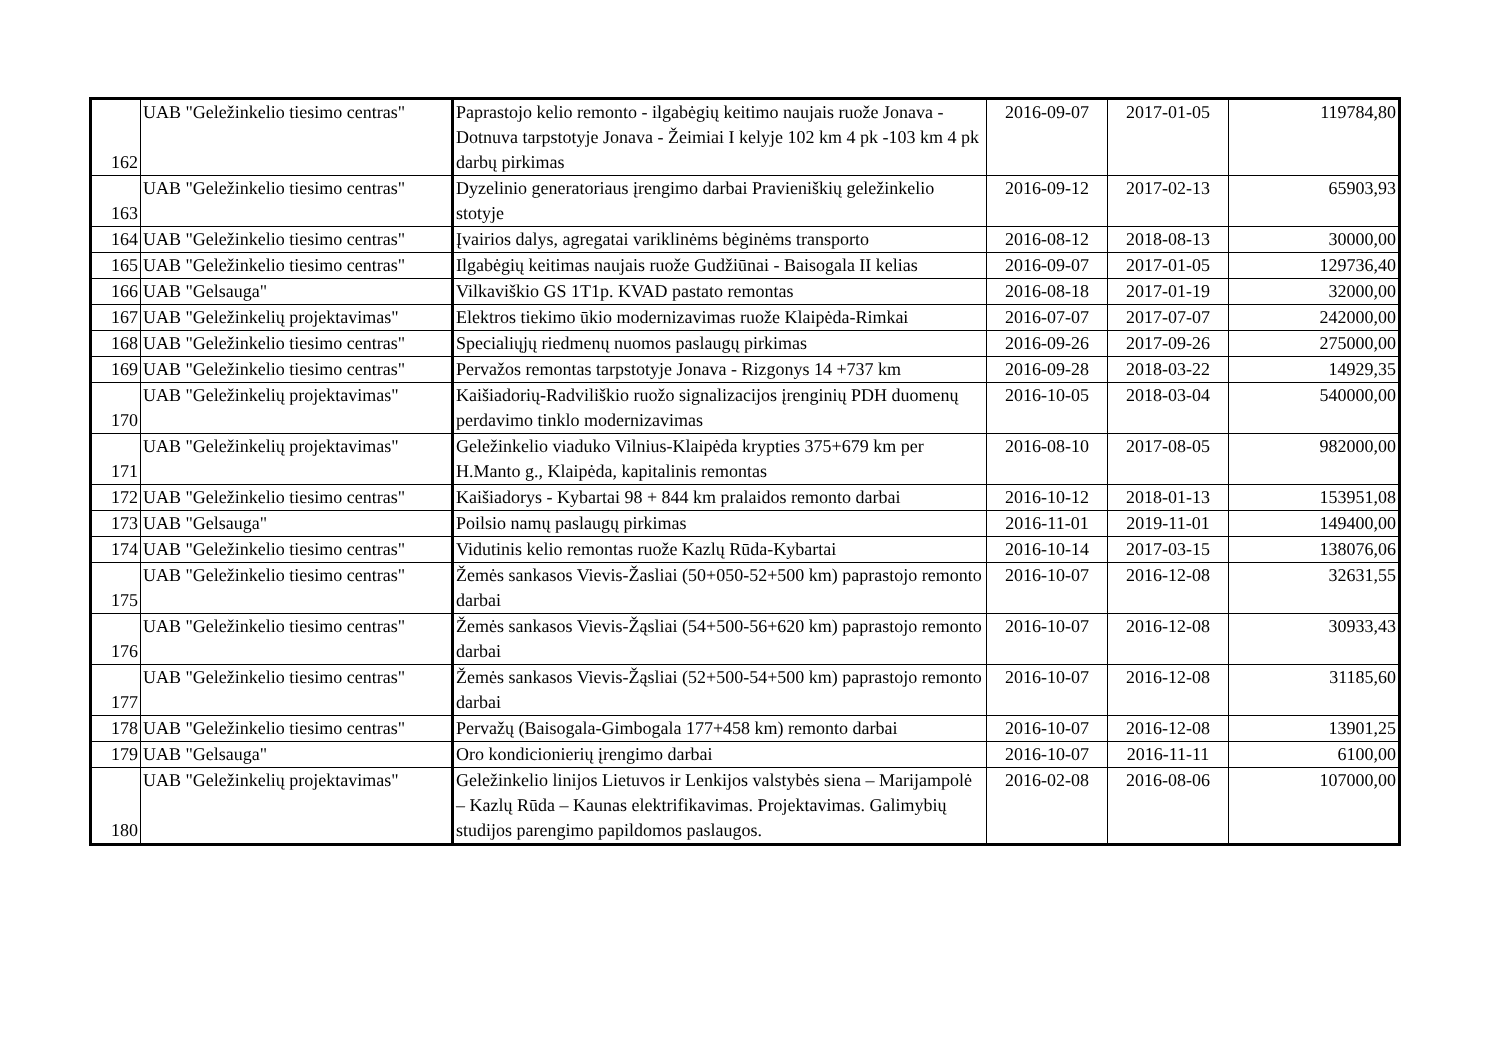| 162 | UAB "Geležinkelio tiesimo centras" | Paprastojo kelio remonto - ilgabėgių keitimo naujais ruože Jonava - Dotnuva tarpstotyje Jonava - Žeimiai I kelyje 102 km 4 pk -103 km 4 pk darbų pirkimas | 2016-09-07 | 2017-01-05 | 119784,80 |
| 163 | UAB "Geležinkelio tiesimo centras" | Dyzelinio generatoriaus įrengimo darbai Pravieniškių geležinkelio stotyje | 2016-09-12 | 2017-02-13 | 65903,93 |
| 164 | UAB "Geležinkelio tiesimo centras" | Įvairios dalys, agregatai variklinėms bėginėms transporto | 2016-08-12 | 2018-08-13 | 30000,00 |
| 165 | UAB "Geležinkelio tiesimo centras" | Ilgabėgių keitimas naujais ruože Gudžiūnai - Baisogala II kelias | 2016-09-07 | 2017-01-05 | 129736,40 |
| 166 | UAB "Gelsauga" | Vilkaviškio GS 1T1p. KVAD pastato remontas | 2016-08-18 | 2017-01-19 | 32000,00 |
| 167 | UAB "Geležinkelių projektavimas" | Elektros tiekimo ūkio modernizavimas ruože Klaipėda-Rimkai | 2016-07-07 | 2017-07-07 | 242000,00 |
| 168 | UAB "Geležinkelio tiesimo centras" | Specialiųjų riedmenų nuomos paslaugų pirkimas | 2016-09-26 | 2017-09-26 | 275000,00 |
| 169 | UAB "Geležinkelio tiesimo centras" | Pervažos remontas tarpstotyje Jonava - Rizgonys 14 +737 km | 2016-09-28 | 2018-03-22 | 14929,35 |
| 170 | UAB "Geležinkelių projektavimas" | Kaišiadorių-Radviliškio ruožo signalizacijos įrenginių PDH duomenų perdavimo tinklo modernizavimas | 2016-10-05 | 2018-03-04 | 540000,00 |
| 171 | UAB "Geležinkelių projektavimas" | Geležinkelio viaduko Vilnius-Klaipėda krypties 375+679 km per H.Manto g., Klaipėda, kapitalinis remontas | 2016-08-10 | 2017-08-05 | 982000,00 |
| 172 | UAB "Geležinkelio tiesimo centras" | Kaišiadorys - Kybartai 98 + 844 km pralaidos remonto darbai | 2016-10-12 | 2018-01-13 | 153951,08 |
| 173 | UAB "Gelsauga" | Poilsio namų paslaugų pirkimas | 2016-11-01 | 2019-11-01 | 149400,00 |
| 174 | UAB "Geležinkelio tiesimo centras" | Vidutinis kelio remontas ruože Kazlų Rūda-Kybartai | 2016-10-14 | 2017-03-15 | 138076,06 |
| 175 | UAB "Geležinkelio tiesimo centras" | Žemės sankasos Vievis-Žasliai (50+050-52+500 km) paprastojo remonto darbai | 2016-10-07 | 2016-12-08 | 32631,55 |
| 176 | UAB "Geležinkelio tiesimo centras" | Žemės sankasos Vievis-Žąsliai (54+500-56+620 km) paprastojo remonto darbai | 2016-10-07 | 2016-12-08 | 30933,43 |
| 177 | UAB "Geležinkelio tiesimo centras" | Žemės sankasos Vievis-Žąsliai (52+500-54+500 km) paprastojo remonto darbai | 2016-10-07 | 2016-12-08 | 31185,60 |
| 178 | UAB "Geležinkelio tiesimo centras" | Pervažų (Baisogala-Gimbogala 177+458 km) remonto darbai | 2016-10-07 | 2016-12-08 | 13901,25 |
| 179 | UAB "Gelsauga" | Oro kondicionierių įrengimo darbai | 2016-10-07 | 2016-11-11 | 6100,00 |
| 180 | UAB "Geležinkelių projektavimas" | Geležinkelio linijos Lietuvos ir Lenkijos valstybės siena – Marijampolė – Kazlų Rūda – Kaunas elektrifikavimas. Projektavimas. Galimybių studijos parengimo papildomos paslaugos. | 2016-02-08 | 2016-08-06 | 107000,00 |